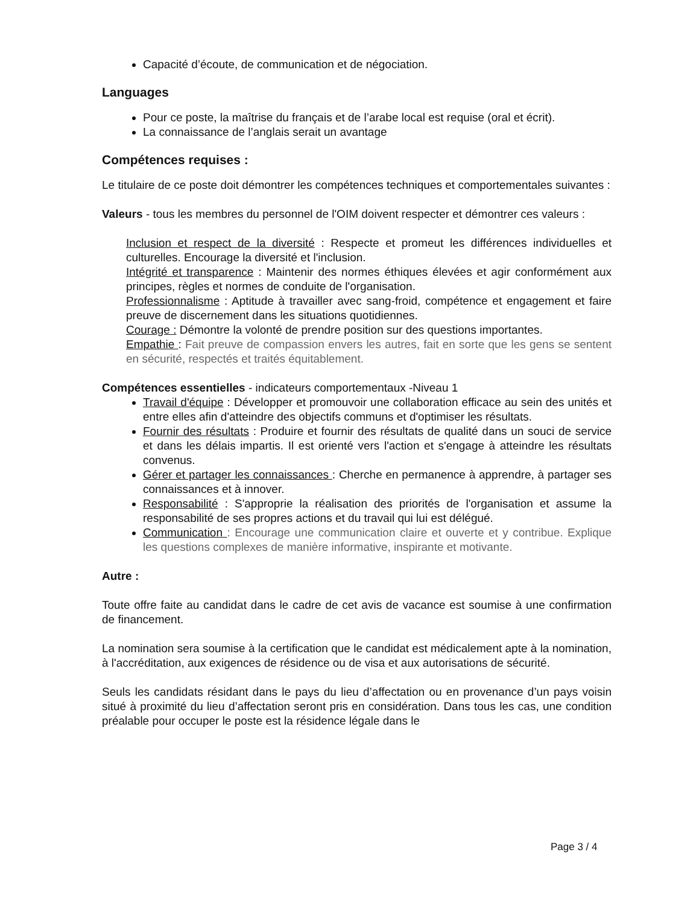Capacité d’écoute, de communication et de négociation.
Languages
Pour ce poste, la maîtrise du français et de l’arabe local est requise (oral et écrit).
La connaissance de l’anglais serait un avantage
Compétences requises :
Le titulaire de ce poste doit démontrer les compétences techniques et comportementales suivantes :
Valeurs - tous les membres du personnel de l'OIM doivent respecter et démontrer ces valeurs :
Inclusion et respect de la diversité : Respecte et promeut les différences individuelles et culturelles. Encourage la diversité et l'inclusion.
Intégrité et transparence : Maintenir des normes éthiques élevées et agir conformément aux principes, règles et normes de conduite de l'organisation.
Professionnalisme : Aptitude à travailler avec sang-froid, compétence et engagement et faire preuve de discernement dans les situations quotidiennes.
Courage : Démontre la volonté de prendre position sur des questions importantes.
Empathie : Fait preuve de compassion envers les autres, fait en sorte que les gens se sentent en sécurité, respectés et traités équitablement.
Compétences essentielles - indicateurs comportementaux -Niveau 1
Travail d'équipe : Développer et promouvoir une collaboration efficace au sein des unités et entre elles afin d'atteindre des objectifs communs et d'optimiser les résultats.
Fournir des résultats : Produire et fournir des résultats de qualité dans un souci de service et dans les délais impartis. Il est orienté vers l'action et s'engage à atteindre les résultats convenus.
Gérer et partager les connaissances : Cherche en permanence à apprendre, à partager ses connaissances et à innover.
Responsabilité : S'approprie la réalisation des priorités de l'organisation et assume la responsabilité de ses propres actions et du travail qui lui est délégué.
Communication : Encourage une communication claire et ouverte et y contribue. Explique les questions complexes de manière informative, inspirante et motivante.
Autre :
Toute offre faite au candidat dans le cadre de cet avis de vacance est soumise à une confirmation de financement.
La nomination sera soumise à la certification que le candidat est médicalement apte à la nomination, à l'accréditation, aux exigences de résidence ou de visa et aux autorisations de sécurité.
Seuls les candidats résidant dans le pays du lieu d’affectation ou en provenance d’un pays voisin situé à proximité du lieu d’affectation seront pris en considération. Dans tous les cas, une condition préalable pour occuper le poste est la résidence légale dans le
Page 3 / 4